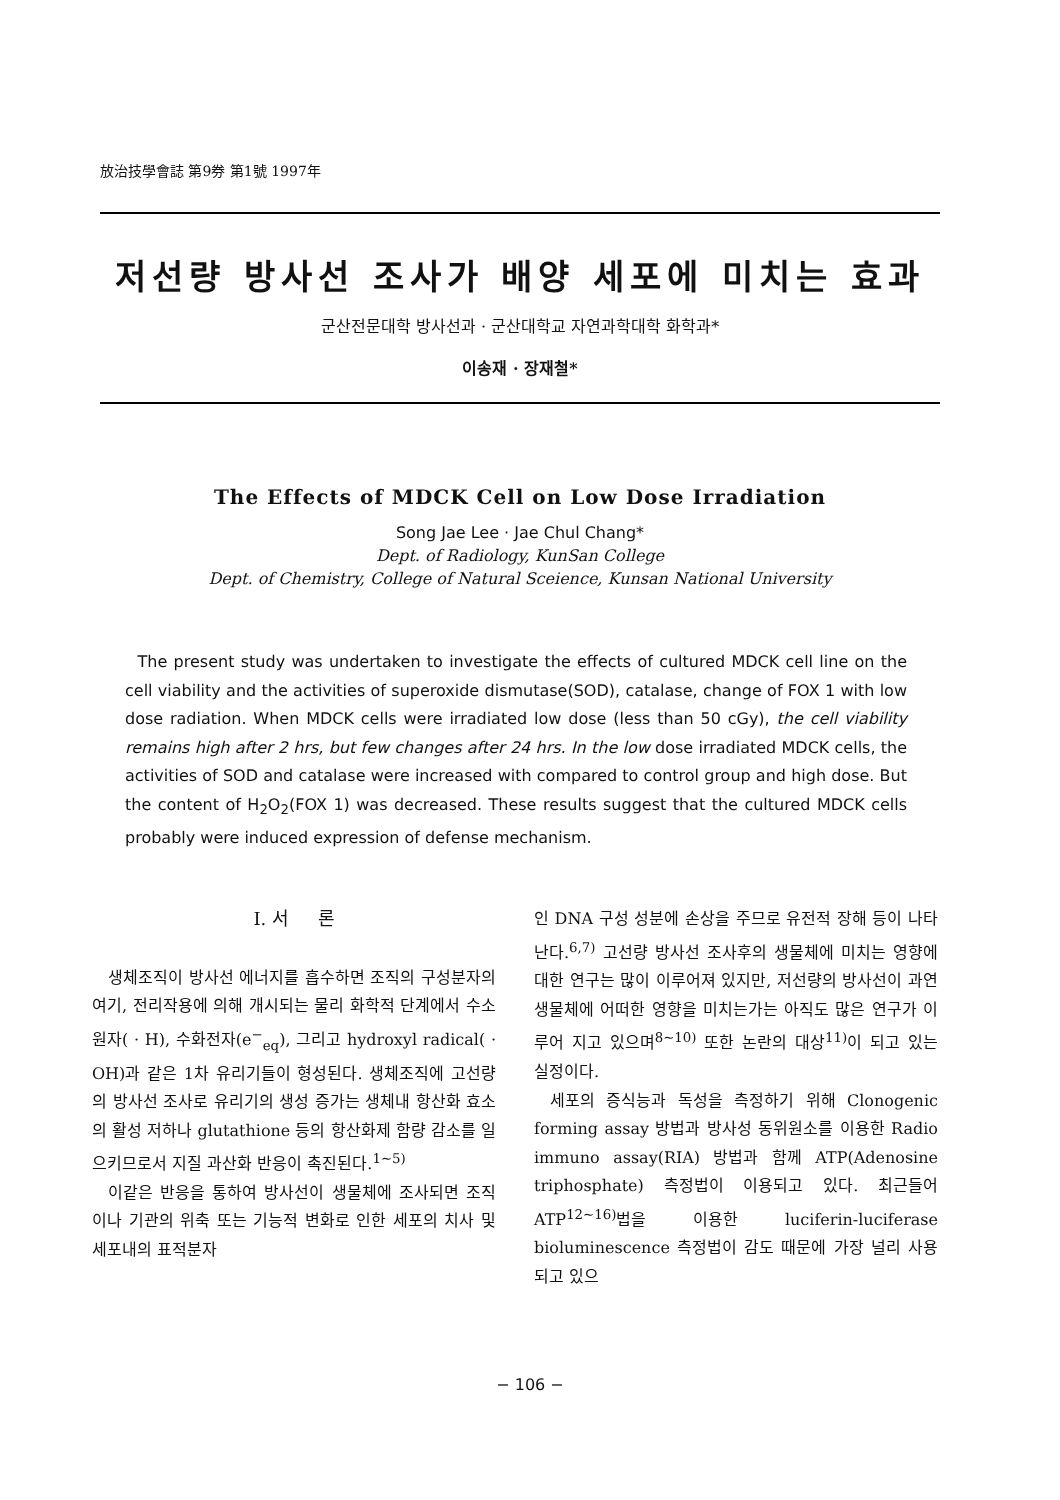放治技學會誌 第9券 第1號 1997年
저선량 방사선 조사가 배양 세포에 미치는 효과
군산전문대학 방사선과 · 군산대학교 자연과학대학 화학과*
이송재 · 장재철*
The Effects of MDCK Cell on Low Dose Irradiation
Song Jae Lee · Jae Chul Chang*
Dept. of Radiology, KunSan College
Dept. of Chemistry, College of Natural Sceience, Kunsan National University
The present study was undertaken to investigate the effects of cultured MDCK cell line on the cell viability and the activities of superoxide dismutase(SOD), catalase, change of FOX 1 with low dose radiation. When MDCK cells were irradiated low dose (less than 50 cGy), the cell viability remains high after 2 hrs, but few changes after 24 hrs. In the low dose irradiated MDCK cells, the activities of SOD and catalase were increased with compared to control group and high dose. But the content of H<sub>2</sub>O<sub>2</sub>(FOX 1) was decreased. These results suggest that the cultured MDCK cells probably were induced expression of defense mechanism.
I. 서 론
생체조직이 방사선 에너지를 흡수하면 조직의 구성분자의 여기, 전리작용에 의해 개시되는 물리 화학적 단계에서 수소원자( · H), 수화전자(e<sup>−</sup><sub>eq</sub>), 그리고 hydroxyl radical( · OH)과 같은 1차 유리기들이 형성된다. 생체조직에 고선량의 방사선 조사로 유리기의 생성 증가는 생체내 항산화 효소의 활성 저하나 glutathione 등의 항산화제 함량 감소를 일으키므로서 지질 과산화 반응이 촉진된다.<sup>1~5)</sup>
이같은 반응을 통하여 방사선이 생물체에 조사되면 조직이나 기관의 위축 또는 기능적 변화로 인한 세포의 치사 및 세포내의 표적분자
인 DNA 구성 성분에 손상을 주므로 유전적 장해 등이 나타난다.<sup>6,7)</sup> 고선량 방사선 조사후의 생물체에 미치는 영향에 대한 연구는 많이 이루어져 있지만, 저선량의 방사선이 과연 생물체에 어떠한 영향을 미치는가는 아직도 많은 연구가 이루어 지고 있으며<sup>8~10)</sup> 또한 논란의 대상<sup>11)</sup>이 되고 있는 실정이다.
세포의 증식능과 독성을 측정하기 위해 Clonogenic forming assay 방법과 방사성 동위원소를 이용한 Radio immuno assay(RIA) 방법과 함께 ATP(Adenosine triphosphate) 측정법이 이용되고 있다. 최근들어 ATP<sup>12~16)</sup>법을 이용한 luciferin-luciferase bioluminescence 측정법이 감도 때문에 가장 널리 사용되고 있으
− 106 −